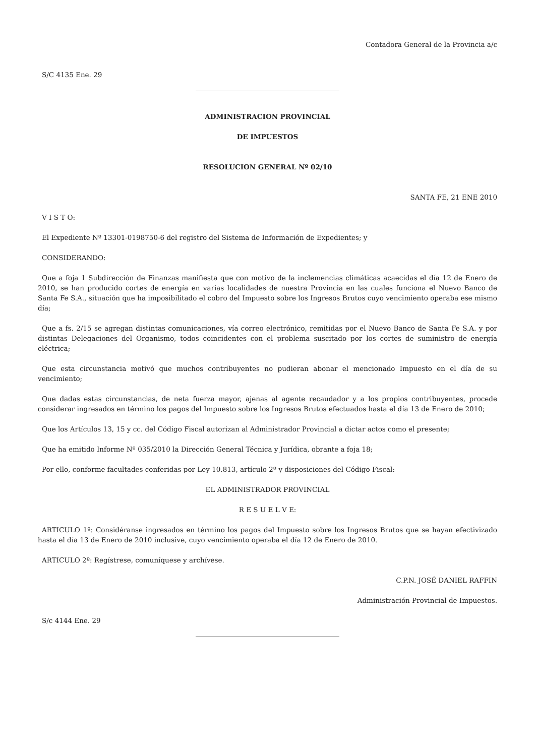Contadora General de la Provincia a/c
S/C 4135 Ene. 29
ADMINISTRACION PROVINCIAL
DE IMPUESTOS
RESOLUCION GENERAL Nº 02/10
SANTA FE, 21 ENE 2010
V I S T O:
El Expediente Nº 13301-0198750-6 del registro del Sistema de Información de Expedientes; y
CONSIDERANDO:
Que a foja 1 Subdirección de Finanzas manifiesta que con motivo de la inclemencias climáticas acaecidas el día 12 de Enero de 2010, se han producido cortes de energía en varias localidades de nuestra Provincia en las cuales funciona el Nuevo Banco de Santa Fe S.A., situación que ha imposibilitado el cobro del Impuesto sobre los Ingresos Brutos cuyo vencimiento operaba ese mismo día;
Que a fs. 2/15 se agregan distintas comunicaciones, vía correo electrónico, remitidas por el Nuevo Banco de Santa Fe S.A. y por distintas Delegaciones del Organismo, todos coincidentes con el problema suscitado por los cortes de suministro de energía eléctrica;
Que esta circunstancia motivó que muchos contribuyentes no pudieran abonar el mencionado Impuesto en el día de su vencimiento;
Que dadas estas circunstancias, de neta fuerza mayor, ajenas al agente recaudador y a los propios contribuyentes, procede considerar ingresados en término los pagos del Impuesto sobre los Ingresos Brutos efectuados hasta el día 13 de Enero de 2010;
Que los Artículos 13, 15 y cc. del Código Fiscal autorizan al Administrador Provincial a dictar actos como el presente;
Que ha emitido Informe Nº 035/2010 la Dirección General Técnica y Jurídica, obrante a foja 18;
Por ello, conforme facultades conferidas por Ley 10.813, artículo 2º y disposiciones del Código Fiscal:
EL ADMINISTRADOR PROVINCIAL
R E S U E L V E:
ARTICULO 1º: Considéranse ingresados en término los pagos del Impuesto sobre los Ingresos Brutos que se hayan efectivizado hasta el día 13 de Enero de 2010 inclusive, cuyo vencimiento operaba el día 12 de Enero de 2010.
ARTICULO 2º: Regístrese, comuníquese y archívese.
C.P.N. JOSÉ DANIEL RAFFIN
Administración Provincial de Impuestos.
S/c 4144 Ene. 29